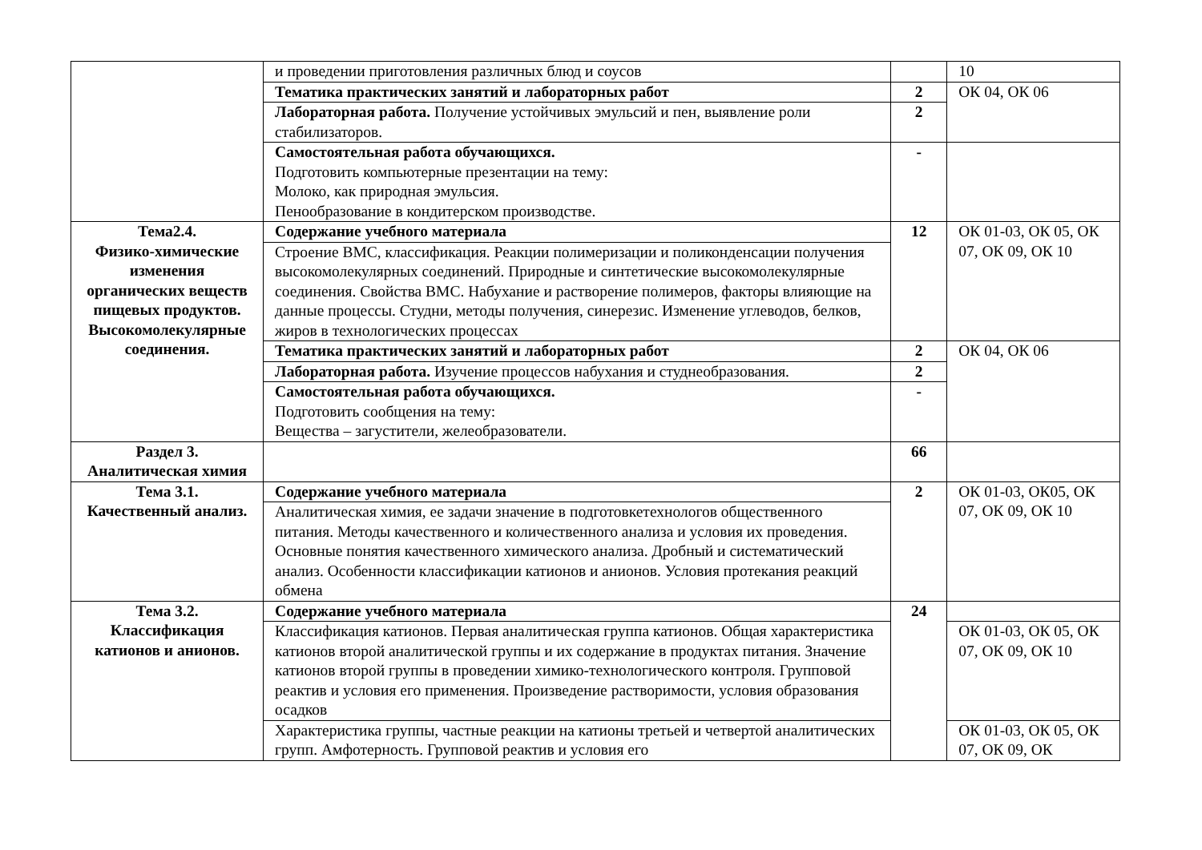| | и проведении приготовления различных блюд и соусов | | 10 |
| | Тематика практических занятий и лабораторных работ | 2 | ОК 04, ОК 06 |
| | Лабораторная работа. Получение устойчивых эмульсий и пен, выявление роли стабилизаторов. | 2 | |
| | Самостоятельная работа обучающихся. Подготовить компьютерные презентации на тему: Молоко, как природная эмульсия. Пенообразование в кондитерском производстве. | - | |
| Тема2.4. Физико-химические изменения органических веществ пищевых продуктов. Высокомолекулярные соединения. | Содержание учебного материала | 12 | ОК 01-03, ОК 05, ОК 07, ОК 09, ОК 10 |
| | Строение ВМС, классификация. Реакции полимеризации и поликонденсации получения высокомолекулярных соединений. Природные и синтетические высокомолекулярные соединения. Свойства ВМС. Набухание и растворение полимеров, факторы влияющие на данные процессы. Студни, методы получения, синерезис. Изменение углеводов, белков, жиров в технологических процессах | | |
| | Тематика практических занятий и лабораторных работ | 2 | ОК 04, ОК 06 |
| | Лабораторная работа. Изучение процессов набухания и студнеобразования. | 2 | |
| | Самостоятельная работа обучающихся. Подготовить сообщения на тему: Вещества – загустители, желеобразователи. | - | |
| Раздел 3. Аналитическая химия | | 66 | |
| Тема 3.1. Качественный анализ. | Содержание учебного материала | 2 | ОК 01-03, ОК05, ОК 07, ОК 09, ОК 10 |
| | Аналитическая химия, ее задачи значение в подготовкетехнологов общественного питания. Методы качественного и количественного анализа и условия их проведения. Основные понятия качественного химического анализа. Дробный и систематический анализ. Особенности классификации катионов и анионов. Условия протекания реакций обмена | | |
| Тема 3.2. Классификация катионов и анионов. | Содержание учебного материала | 24 | |
| | Классификация катионов. Первая аналитическая группа катионов. Общая характеристика катионов второй аналитической группы и их содержание в продуктах питания. Значение катионов второй группы в проведении химико-технологического контроля. Групповой реактив и условия его применения. Произведение растворимости, условия образования осадков | | ОК 01-03, ОК 05, ОК 07, ОК 09, ОК 10 |
| | Характеристика группы, частные реакции на катионы третьей и четвертой аналитических групп. Амфотерность. Групповой реактив и условия его | | ОК 01-03, ОК 05, ОК 07, ОК 09, ОК |